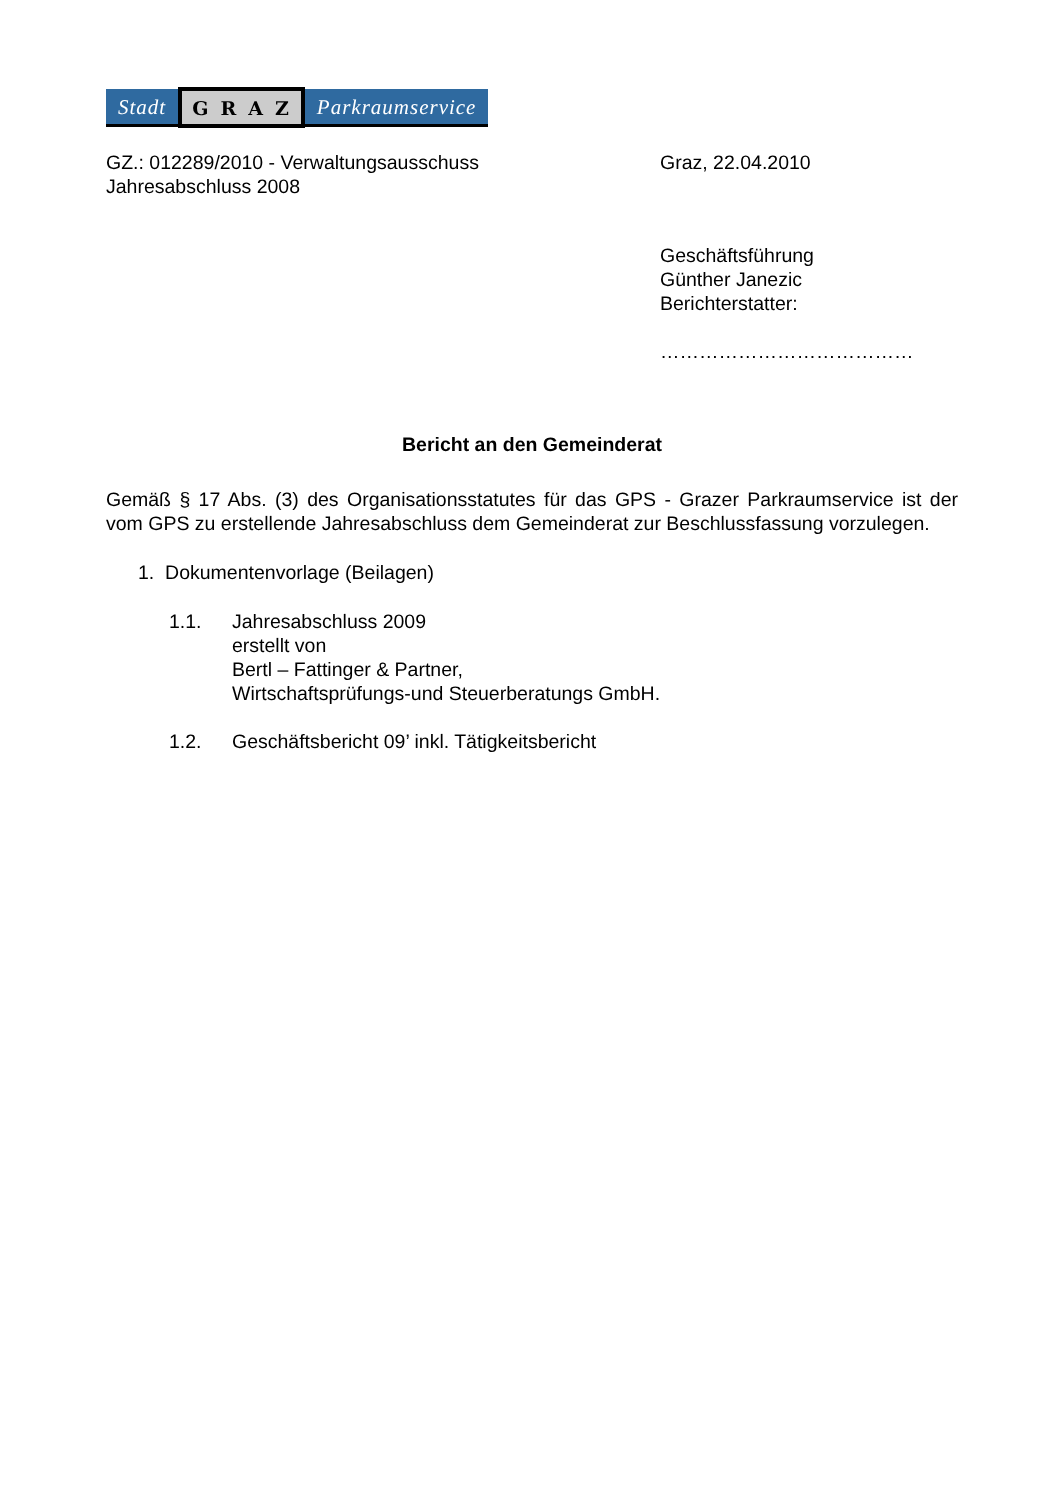Stadt GRAZ Parkraumservice
GZ.: 012289/2010 - Verwaltungsausschuss
Jahresabschluss 2008
Graz, 22.04.2010
Geschäftsführung
Günther Janezic
Berichterstatter:
…………………………………
Bericht an den Gemeinderat
Gemäß § 17 Abs. (3) des Organisationsstatutes für das GPS - Grazer Parkraumservice ist der vom GPS zu erstellende Jahresabschluss dem Gemeinderat zur Beschlussfassung vorzulegen.
1. Dokumentenvorlage (Beilagen)
1.1. Jahresabschluss 2009
erstellt von
Bertl – Fattinger & Partner,
Wirtschaftsprüfungs-und Steuerberatungs GmbH.
1.2. Geschäftsbericht 09’ inkl. Tätigkeitsbericht